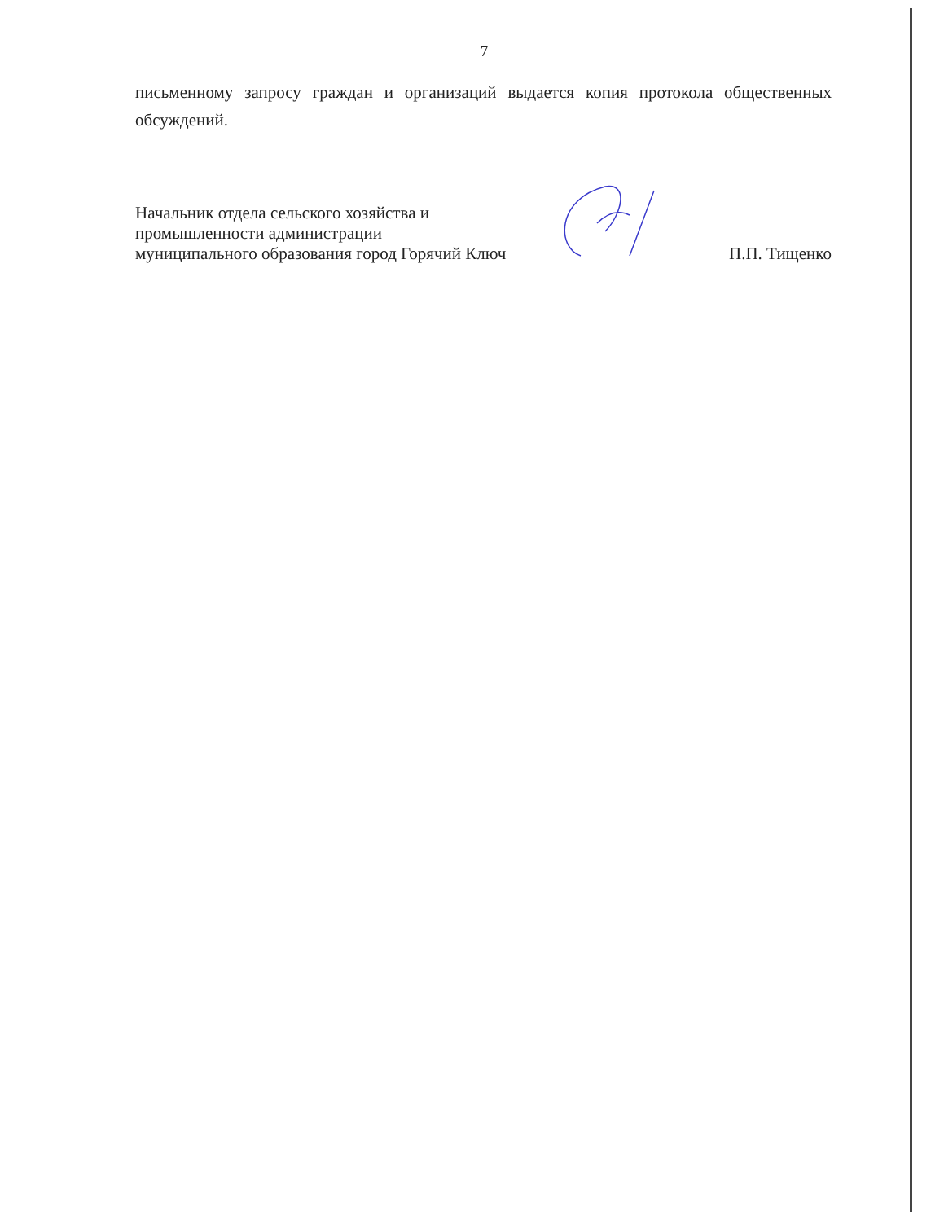7
письменному запросу граждан и организаций выдается копия протокола общественных обсуждений.
Начальник отдела сельского хозяйства и
промышленности администрации
муниципального образования город Горячий Ключ
П.П. Тищенко